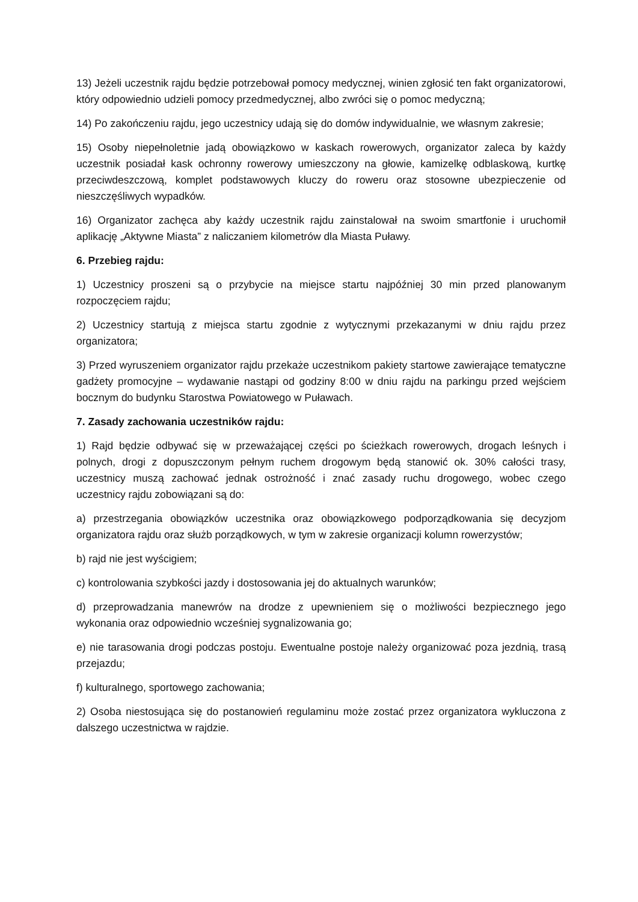13) Jeżeli uczestnik rajdu będzie potrzebował pomocy medycznej, winien zgłosić ten fakt organizatorowi, który odpowiednio udzieli pomocy przedmedycznej, albo zwróci się o pomoc medyczną;
14) Po zakończeniu rajdu, jego uczestnicy udają się do domów indywidualnie, we własnym zakresie;
15) Osoby niepełnoletnie jadą obowiązkowo w kaskach rowerowych, organizator zaleca by każdy uczestnik posiadał kask ochronny rowerowy umieszczony na głowie, kamizelkę odblaskową, kurtkę przeciwdeszczową, komplet podstawowych kluczy do roweru oraz stosowne ubezpieczenie od nieszczęśliwych wypadków.
16) Organizator zachęca aby każdy uczestnik rajdu zainstalował na swoim smartfonie i uruchomił aplikację „Aktywne Miasta” z naliczaniem kilometrów dla Miasta Puławy.
6. Przebieg rajdu:
1) Uczestnicy proszeni są o przybycie na miejsce startu najpóźniej 30 min przed planowanym rozpoczęciem rajdu;
2) Uczestnicy startują z miejsca startu zgodnie z wytycznymi przekazanymi w dniu rajdu przez organizatora;
3) Przed wyruszeniem organizator rajdu przekaże uczestnikom pakiety startowe zawierające tematyczne gadżety promocyjne – wydawanie nastąpi od godziny 8:00 w dniu rajdu na parkingu przed wejściem bocznym do budynku Starostwa Powiatowego w Puławach.
7. Zasady zachowania uczestników rajdu:
1) Rajd będzie odbywać się w przeważającej części po ścieżkach rowerowych, drogach leśnych i polnych, drogi z dopuszczonym pełnym ruchem drogowym będą stanowić ok. 30% całości trasy, uczestnicy muszą zachować jednak ostrożność i znać zasady ruchu drogowego, wobec czego uczestnicy rajdu zobowiązani są do:
a) przestrzegania obowiązków uczestnika oraz obowiązkowego podporządkowania się decyzjom organizatora rajdu oraz służb porządkowych, w tym w zakresie organizacji kolumn rowerzystów;
b) rajd nie jest wyścigiem;
c) kontrolowania szybkości jazdy i dostosowania jej do aktualnych warunków;
d) przeprowadzania manewrów na drodze z upewnieniem się o możliwości bezpiecznego jego wykonania oraz odpowiednio wcześniej sygnalizowania go;
e) nie tarasowania drogi podczas postoju. Ewentualne postoje należy organizować poza jezdnią, trasą przejazdu;
f) kulturalnego, sportowego zachowania;
2) Osoba niestosująca się do postanowień regulaminu może zostać przez organizatora wykluczona z dalszego uczestnictwa w rajdzie.